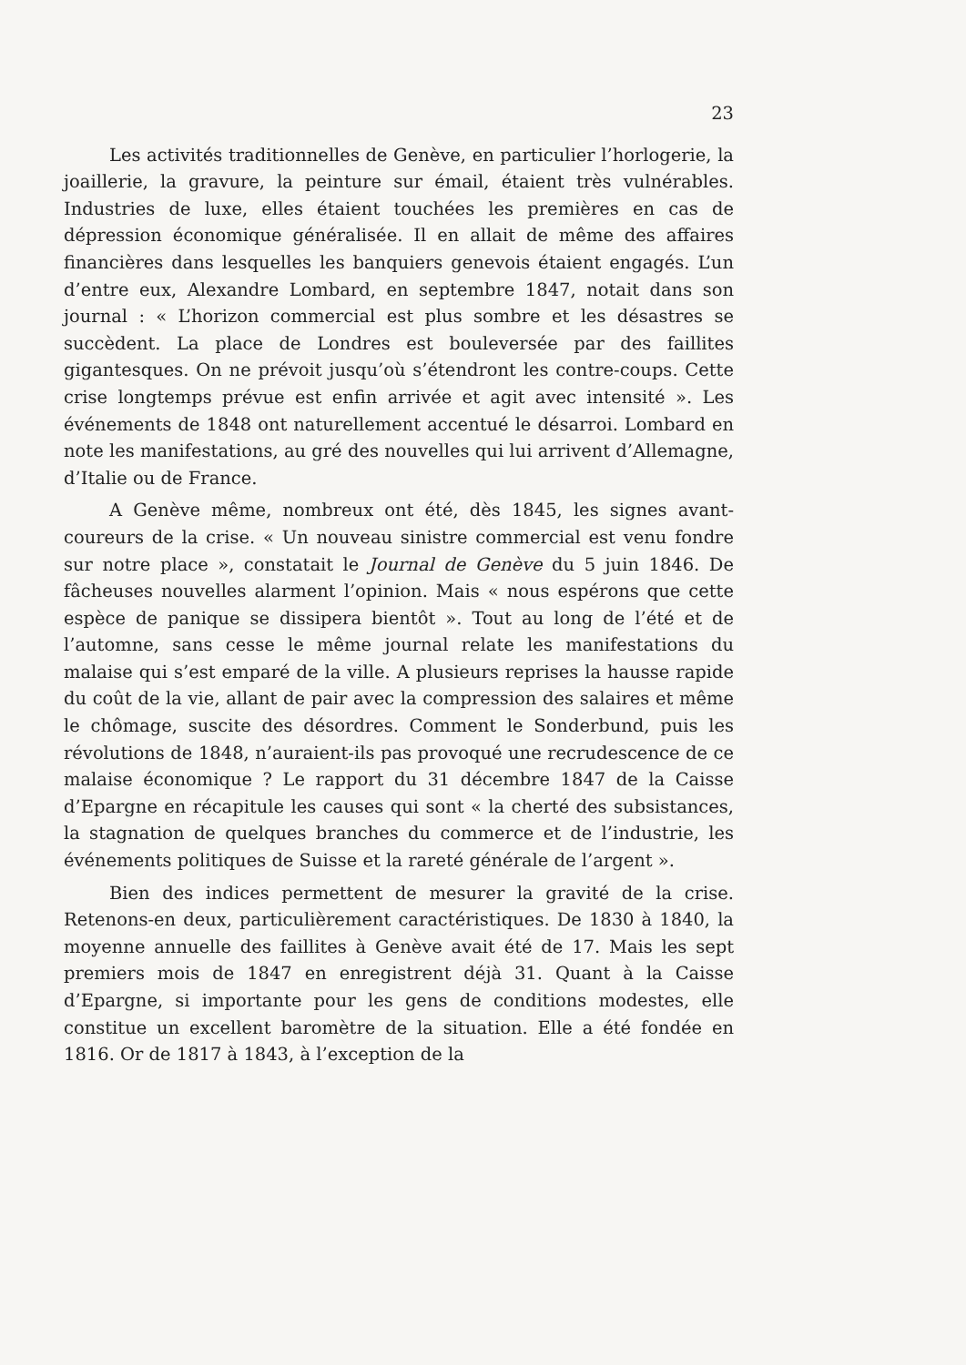23
Les activités traditionnelles de Genève, en particulier l’horlogerie, la joaillerie, la gravure, la peinture sur émail, étaient très vulnérables. Industries de luxe, elles étaient touchées les premières en cas de dépression économique généralisée. Il en allait de même des affaires financières dans lesquelles les banquiers genevois étaient engagés. L’un d’entre eux, Alexandre Lombard, en septembre 1847, notait dans son journal : « L’horizon commercial est plus sombre et les désastres se succèdent. La place de Londres est bouleversée par des faillites gigantesques. On ne prévoit jusqu’où s’étendront les contre-coups. Cette crise longtemps prévue est enfin arrivée et agit avec intensité ». Les événements de 1848 ont naturellement accentué le désarroi. Lombard en note les manifestations, au gré des nouvelles qui lui arrivent d’Allemagne, d’Italie ou de France.
A Genève même, nombreux ont été, dès 1845, les signes avant-coureurs de la crise. « Un nouveau sinistre commercial est venu fondre sur notre place », constatait le Journal de Genève du 5 juin 1846. De fâcheuses nouvelles alarment l’opinion. Mais « nous espérons que cette espèce de panique se dissipera bientôt ». Tout au long de l’été et de l’automne, sans cesse le même journal relate les manifestations du malaise qui s’est emparé de la ville. A plusieurs reprises la hausse rapide du coût de la vie, allant de pair avec la compression des salaires et même le chômage, suscite des désordres. Comment le Sonderbund, puis les révolutions de 1848, n’auraient-ils pas provoqué une recrudescence de ce malaise économique ? Le rapport du 31 décembre 1847 de la Caisse d’Epargne en récapitule les causes qui sont « la cherté des subsistances, la stagnation de quelques branches du commerce et de l’industrie, les événements politiques de Suisse et la rareté générale de l’argent ».
Bien des indices permettent de mesurer la gravité de la crise. Retenons-en deux, particulièrement caractéristiques. De 1830 à 1840, la moyenne annuelle des faillites à Genève avait été de 17. Mais les sept premiers mois de 1847 en enregistrent déjà 31. Quant à la Caisse d’Epargne, si importante pour les gens de conditions modestes, elle constitue un excellent baromètre de la situation. Elle a été fondée en 1816. Or de 1817 à 1843, à l’exception de la